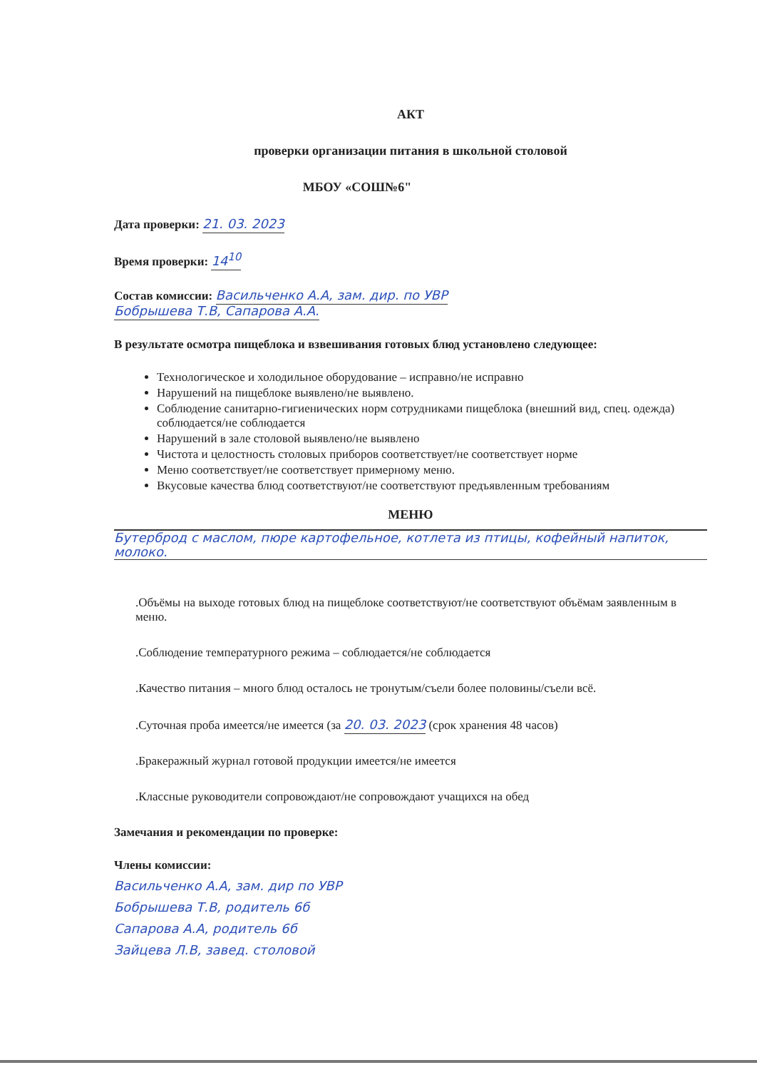АКТ
проверки организации питания в школьной столовой
МБОУ «СОШ№6"
Дата проверки: 21. 03. 2023
Время проверки: 14<sup>10</sup>
Состав комиссии: Васильченко А.А, зам. дир. по УВР
Бобрышева Т.В, Сапарова А.А.
В результате осмотра пищеблока и взвешивания готовых блюд установлено следующее:
Технологическое и холодильное оборудование – исправно/не исправно
Нарушений на пищеблоке выявлено/не выявлено.
Соблюдение санитарно-гигиенических норм сотрудниками пищеблока (внешний вид, спец. одежда) соблюдается/не соблюдается
Нарушений в зале столовой выявлено/не выявлено
Чистота и целостность столовых приборов соответствует/не соответствует норме
Меню соответствует/не соответствует примерному меню.
Вкусовые качества блюд соответствуют/не соответствуют предъявленным требованиям
МЕНЮ
Бутерброд с маслом, пюре картофельное, котлета из птицы, кофейный напиток, молоко.
.Объёмы на выходе готовых блюд на пищеблоке соответствуют/не соответствуют объёмам заявленным в меню.
.Соблюдение температурного режима – соблюдается/не соблюдается
.Качество питания – много блюд осталось не тронутым/съели более половины/съели всё.
.Суточная проба имеется/не имеется (за 20. 03. 2023 (срок хранения 48 часов)
.Бракеражный журнал готовой продукции имеется/не имеется
.Классные руководители сопровождают/не сопровождают учащихся на обед
Замечания и рекомендации по проверке:
Члены комиссии:
Васильченко А.А, зам. дир по УВР
Бобрышева Т.В, родитель 6б
Сапарова А.А, родитель 6б
Зайцева Л.В, завед. столовой